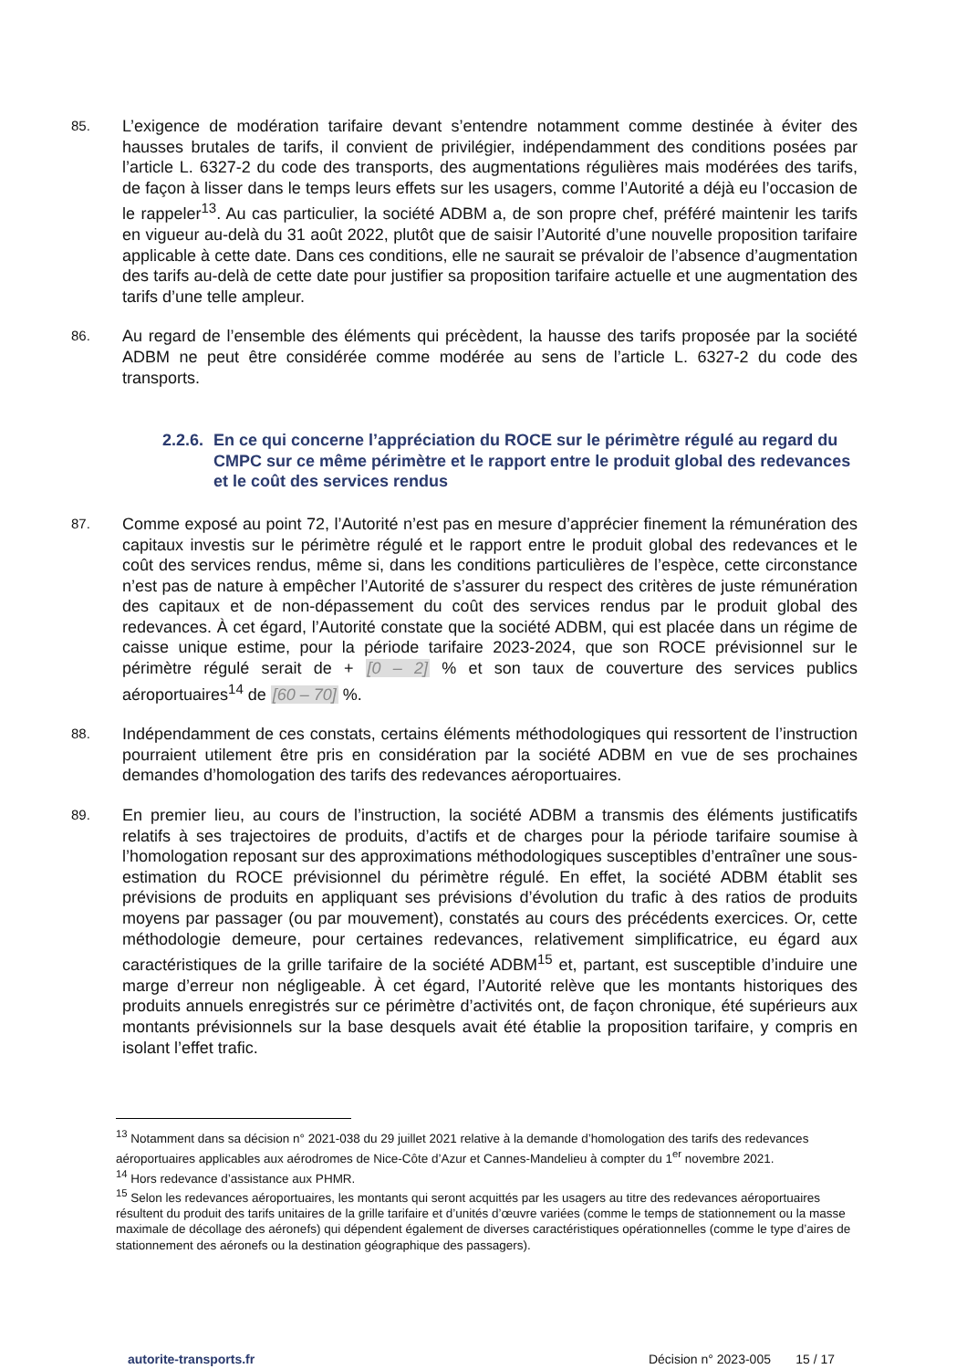85.
L’exigence de modération tarifaire devant s’entendre notamment comme destinée à éviter des hausses brutales de tarifs, il convient de privilégier, indépendamment des conditions posées par l’article L. 6327-2 du code des transports, des augmentations régulières mais modérées des tarifs, de façon à lisser dans le temps leurs effets sur les usagers, comme l’Autorité a déjà eu l’occasion de le rappeler<sup>13</sup>. Au cas particulier, la société ADBM a, de son propre chef, préféré maintenir les tarifs en vigueur au-delà du 31 août 2022, plutôt que de saisir l’Autorité d’une nouvelle proposition tarifaire applicable à cette date. Dans ces conditions, elle ne saurait se prévaloir de l’absence d’augmentation des tarifs au-delà de cette date pour justifier sa proposition tarifaire actuelle et une augmentation des tarifs d’une telle ampleur.
86.
Au regard de l’ensemble des éléments qui précèdent, la hausse des tarifs proposée par la société ADBM ne peut être considérée comme modérée au sens de l’article L. 6327-2 du code des transports.
2.2.6. En ce qui concerne l’appréciation du ROCE sur le périmètre régulé au regard du CMPC sur ce même périmètre et le rapport entre le produit global des redevances et le coût des services rendus
87.
Comme exposé au point 72, l’Autorité n’est pas en mesure d’apprécier finement la rémunération des capitaux investis sur le périmètre régulé et le rapport entre le produit global des redevances et le coût des services rendus, même si, dans les conditions particulières de l’espèce, cette circonstance n’est pas de nature à empêcher l’Autorité de s’assurer du respect des critères de juste rémunération des capitaux et de non-dépassement du coût des services rendus par le produit global des redevances. À cet égard, l’Autorité constate que la société ADBM, qui est placée dans un régime de caisse unique estime, pour la période tarifaire 2023-2024, que son ROCE prévisionnel sur le périmètre régulé serait de + [0 – 2] % et son taux de couverture des services publics aéroportuaires<sup>14</sup> de [60 – 70] %.
88.
Indépendamment de ces constats, certains éléments méthodologiques qui ressortent de l’instruction pourraient utilement être pris en considération par la société ADBM en vue de ses prochaines demandes d’homologation des tarifs des redevances aéroportuaires.
89.
En premier lieu, au cours de l’instruction, la société ADBM a transmis des éléments justificatifs relatifs à ses trajectoires de produits, d’actifs et de charges pour la période tarifaire soumise à l’homologation reposant sur des approximations méthodologiques susceptibles d’entraîner une sous-estimation du ROCE prévisionnel du périmètre régulé. En effet, la société ADBM établit ses prévisions de produits en appliquant ses prévisions d’évolution du trafic à des ratios de produits moyens par passager (ou par mouvement), constatés au cours des précédents exercices. Or, cette méthodologie demeure, pour certaines redevances, relativement simplificatrice, eu égard aux caractéristiques de la grille tarifaire de la société ADBM<sup>15</sup> et, partant, est susceptible d’induire une marge d’erreur non négligeable. À cet égard, l’Autorité relève que les montants historiques des produits annuels enregistrés sur ce périmètre d’activités ont, de façon chronique, été supérieurs aux montants prévisionnels sur la base desquels avait été établie la proposition tarifaire, y compris en isolant l’effet trafic.
<sup>13</sup> Notamment dans sa décision n° 2021-038 du 29 juillet 2021 relative à la demande d’homologation des tarifs des redevances aéroportuaires applicables aux aérodromes de Nice-Côte d’Azur et Cannes-Mandelieu à compter du 1<sup>er</sup> novembre 2021.
<sup>14</sup> Hors redevance d’assistance aux PHMR.
<sup>15</sup> Selon les redevances aéroportuaires, les montants qui seront acquittés par les usagers au titre des redevances aéroportuaires résultent du produit des tarifs unitaires de la grille tarifaire et d’unités d’œuvre variées (comme le temps de stationnement ou la masse maximale de décollage des aéronefs) qui dépendent également de diverses caractéristiques opérationnelles (comme le type d’aires de stationnement des aéronefs ou la destination géographique des passagers).
autorite-transports.fr Décision n° 2023-005 15 / 17